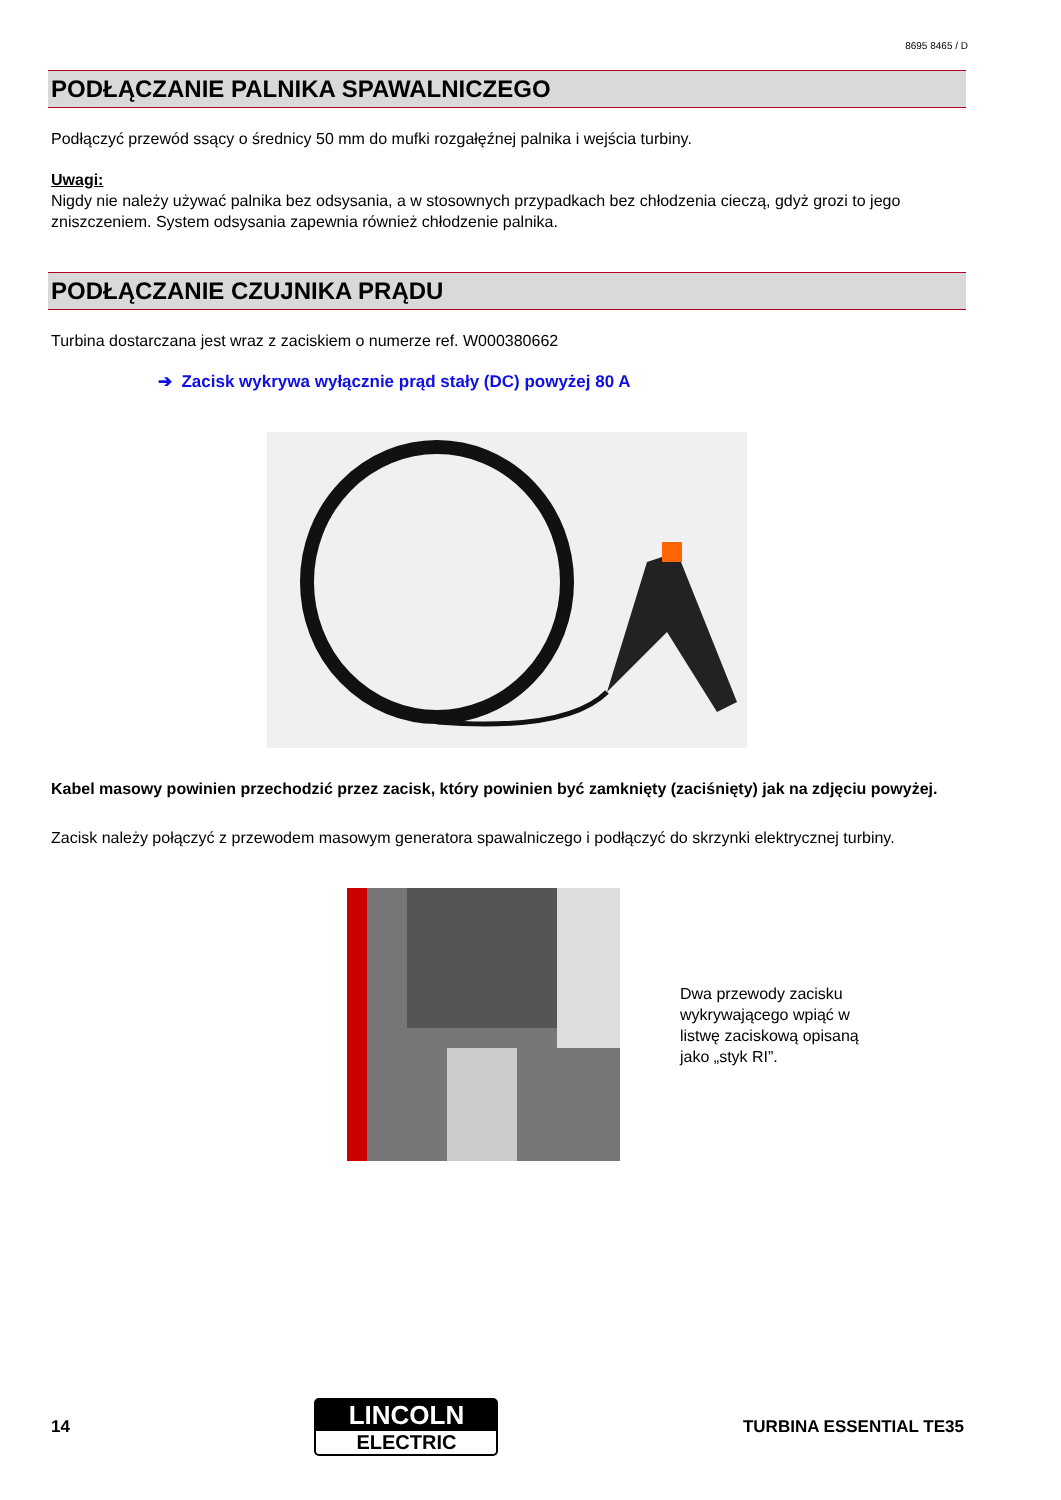8695 8465 / D
PODŁĄCZANIE PALNIKA SPAWALNICZEGO
Podłączyć przewód ssący o średnicy 50 mm do mufki rozgałęźnej palnika i wejścia turbiny.
Uwagi:
Nigdy nie należy używać palnika bez odsysania, a w stosownych przypadkach bez chłodzenia cieczą, gdyż grozi to jego zniszczeniem. System odsysania zapewnia również chłodzenie palnika.
PODŁĄCZANIE CZUJNIKA PRĄDU
Turbina dostarczana jest wraz z zaciskiem o numerze ref. W000380662
➔ Zacisk wykrywa wyłącznie prąd stały (DC) powyżej 80 A
Kabel masowy powinien przechodzić przez zacisk, który powinien być zamknięty (zaciśnięty) jak na zdjęciu powyżej.
Zacisk należy połączyć z przewodem masowym generatora spawalniczego i podłączyć do skrzynki elektrycznej turbiny.
Dwa przewody zacisku
wykrywającego wpiąć w
listwę zaciskową opisaną
jako „styk RI”.
14
LINCOLN
ELECTRIC
TURBINA ESSENTIAL TE35